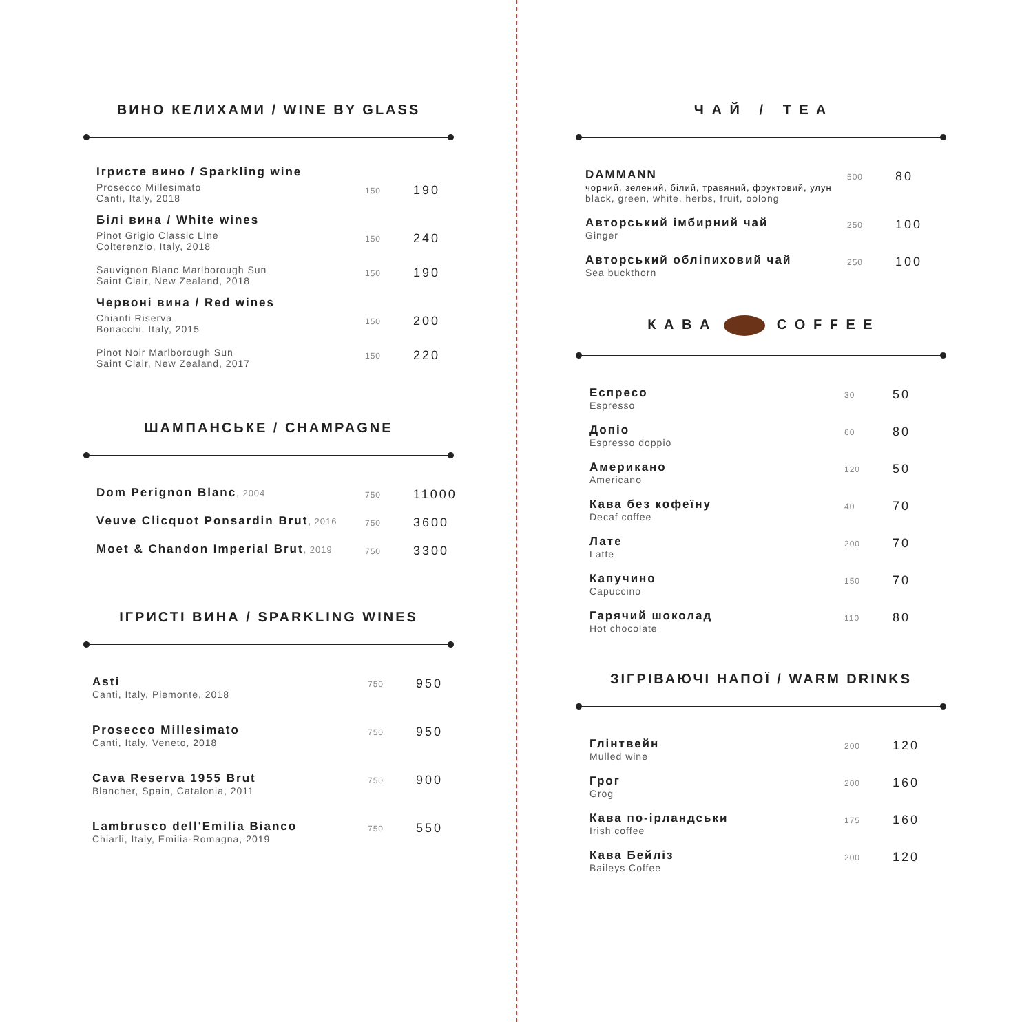ВИНО КЕЛИХАМИ / WINE BY GLASS
Ігристе вино / Sparkling wine
| Prosecco Millesimato Canti, Italy, 2018 | 150 | 190 |
Білі вина / White wines
| Pinot Grigio Classic Line Colterenzio, Italy, 2018 | 150 | 240 |
| Sauvignon Blanc Marlborough Sun Saint Clair, New Zealand, 2018 | 150 | 190 |
Червоні вина / Red wines
| Chianti Riserva Bonacchi, Italy, 2015 | 150 | 200 |
| Pinot Noir Marlborough Sun Saint Clair, New Zealand, 2017 | 150 | 220 |
ШАМПАНСЬКЕ / CHAMPAGNE
| Dom Perignon Blanc , 2004 | 750 | 11000 |
| Veuve Clicquot Ponsardin Brut , 2016 | 750 | 3600 |
| Moet & Chandon Imperial Brut , 2019 | 750 | 3300 |
ІГРИСТІ ВИНА / SPARKLING WINES
| Asti Canti, Italy, Piemonte, 2018 | 750 | 950 |
| Prosecco Millesimato Canti, Italy, Veneto, 2018 | 750 | 950 |
| Cava Reserva 1955 Brut Blancher, Spain, Catalonia, 2011 | 750 | 900 |
| Lambrusco dell'Emilia Bianco Chiarli, Italy, Emilia-Romagna, 2019 | 750 | 550 |
Ч А Й / T E A
| DAMMANN чорний, зелений, білий, травяний, фруктовий, улун black, green, white, herbs, fruit, oolong | 500 | 80 |
| Авторський імбирний чай Ginger | 250 | 100 |
| Авторський обліпиховий чай Sea buckthorn | 250 | 100 |
К А В А C O F F E E
| Еспресо Espresso | 30 | 50 |
| Допіо Espresso doppio | 60 | 80 |
| Американо Americano | 120 | 50 |
| Кава без кофеїну Decaf coffee | 40 | 70 |
| Лате Latte | 200 | 70 |
| Капучино Capuccino | 150 | 70 |
| Гарячий шоколад Hot chocolate | 110 | 80 |
ЗІГРІВАЮЧІ НАПОЇ / WARM DRINKS
| Глінтвейн Mulled wine | 200 | 120 |
| Грог Grog | 200 | 160 |
| Кава по-ірландськи Irish coffee | 175 | 160 |
| Кава Бейліз Baileys Coffee | 200 | 120 |